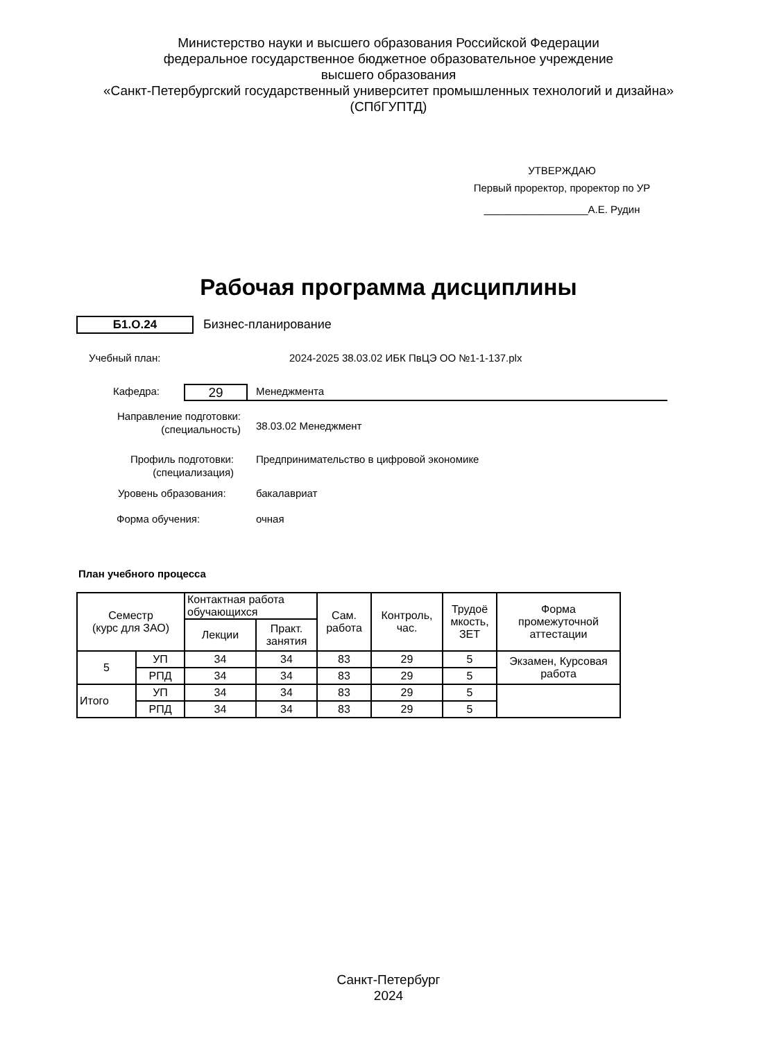Министерство науки и высшего образования Российской Федерации
федеральное государственное бюджетное образовательное учреждение
высшего образования
«Санкт-Петербургский государственный университет промышленных технологий и дизайна»
(СПбГУПТД)
УТВЕРЖДАЮ
Первый проректор, проректор по УР
__________________А.Е. Рудин
Рабочая программа дисциплины
Б1.О.24 Бизнес-планирование
Учебный план:
2024-2025 38.03.02 ИБК ПвЦЭ ОО №1-1-137.plx
Кафедра: 29 Менеджмента
Направление подготовки:
(специальность)
38.03.02 Менеджмент
Профиль подготовки:
(специализация)
Предпринимательство в цифровой экономике
Уровень образования: бакалавриат
Форма обучения: очная
План учебного процесса
| Семестр (курс для ЗАО) | | Контактная работа обучающихся | | Сам. работа | Контроль, час. | Трудоё мкость, ЗЕТ | Форма промежуточной аттестации |
| --- | --- | --- | --- | --- | --- | --- | --- |
| | | Лекции | Практ. занятия | | | | |
| 5 | УП | 34 | 34 | 83 | 29 | 5 | Экзамен, Курсовая работа |
| | РПД | 34 | 34 | 83 | 29 | 5 | |
| Итого | УП | 34 | 34 | 83 | 29 | 5 | |
| | РПД | 34 | 34 | 83 | 29 | 5 | |
Санкт-Петербург
2024